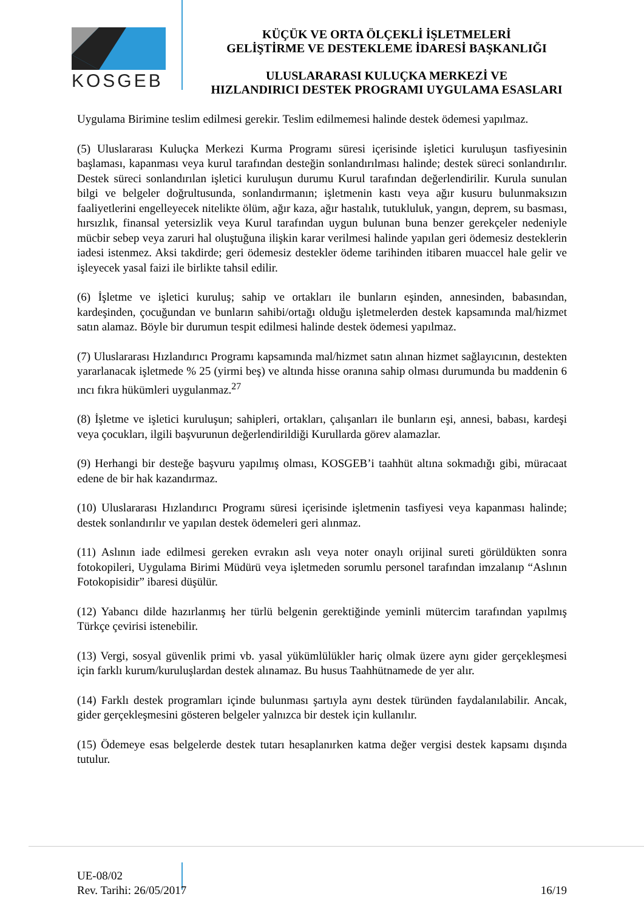KOSGEB
KÜÇÜK VE ORTA ÖLÇEKLİ İŞLETMELERİ
GELİŞTİRME VE DESTEKLEME İDARESİ BAŞKANLIĞI
ULUSLARARASI KULUÇKA MERKEZİ VE
HIZLANDIRICI DESTEK PROGRAMI UYGULAMA ESASLARI
Uygulama Birimine teslim edilmesi gerekir. Teslim edilmemesi halinde destek ödemesi yapılmaz.
(5) Uluslararası Kuluçka Merkezi Kurma Programı süresi içerisinde işletici kuruluşun tasfiyesinin başlaması, kapanması veya kurul tarafından desteğin sonlandırılması halinde; destek süreci sonlandırılır. Destek süreci sonlandırılan işletici kuruluşun durumu Kurul tarafından değerlendirilir. Kurula sunulan bilgi ve belgeler doğrultusunda, sonlandırmanın; işletmenin kastı veya ağır kusuru bulunmaksızın faaliyetlerini engelleyecek nitelikte ölüm, ağır kaza, ağır hastalık, tutukluluk, yangın, deprem, su basması, hırsızlık, finansal yetersizlik veya Kurul tarafından uygun bulunan buna benzer gerekçeler nedeniyle mücbir sebep veya zaruri hal oluştuğuna ilişkin karar verilmesi halinde yapılan geri ödemesiz desteklerin iadesi istenmez. Aksi takdirde; geri ödemesiz destekler ödeme tarihinden itibaren muaccel hale gelir ve işleyecek yasal faizi ile birlikte tahsil edilir.
(6) İşletme ve işletici kuruluş; sahip ve ortakları ile bunların eşinden, annesinden, babasından, kardeşinden, çocuğundan ve bunların sahibi/ortağı olduğu işletmelerden destek kapsamında mal/hizmet satın alamaz. Böyle bir durumun tespit edilmesi halinde destek ödemesi yapılmaz.
(7) Uluslararası Hızlandırıcı Programı kapsamında mal/hizmet satın alınan hizmet sağlayıcının, destekten yararlanacak işletmede % 25 (yirmi beş) ve altında hisse oranına sahip olması durumunda bu maddenin 6 ıncı fıkra hükümleri uygulanmaz.<sup>27</sup>
(8) İşletme ve işletici kuruluşun; sahipleri, ortakları, çalışanları ile bunların eşi, annesi, babası, kardeşi veya çocukları, ilgili başvurunun değerlendirildiği Kurullarda görev alamazlar.
(9) Herhangi bir desteğe başvuru yapılmış olması, KOSGEB’i taahhüt altına sokmadığı gibi, müracaat edene de bir hak kazandırmaz.
(10) Uluslararası Hızlandırıcı Programı süresi içerisinde işletmenin tasfiyesi veya kapanması halinde; destek sonlandırılır ve yapılan destek ödemeleri geri alınmaz.
(11) Aslının iade edilmesi gereken evrakın aslı veya noter onaylı orijinal sureti görüldükten sonra fotokopileri, Uygulama Birimi Müdürü veya işletmeden sorumlu personel tarafından imzalanıp “Aslının Fotokopisidir” ibaresi düşülür.
(12) Yabancı dilde hazırlanmış her türlü belgenin gerektiğinde yeminli mütercim tarafından yapılmış Türkçe çevirisi istenebilir.
(13) Vergi, sosyal güvenlik primi vb. yasal yükümlülükler hariç olmak üzere aynı gider gerçekleşmesi için farklı kurum/kuruluşlardan destek alınamaz. Bu husus Taahhütnamede de yer alır.
(14) Farklı destek programları içinde bulunması şartıyla aynı destek türünden faydalanılabilir. Ancak, gider gerçekleşmesini gösteren belgeler yalnızca bir destek için kullanılır.
(15) Ödemeye esas belgelerde destek tutarı hesaplanırken katma değer vergisi destek kapsamı dışında tutulur.
UE-08/02
Rev. Tarihi: 26/05/2017
16/19